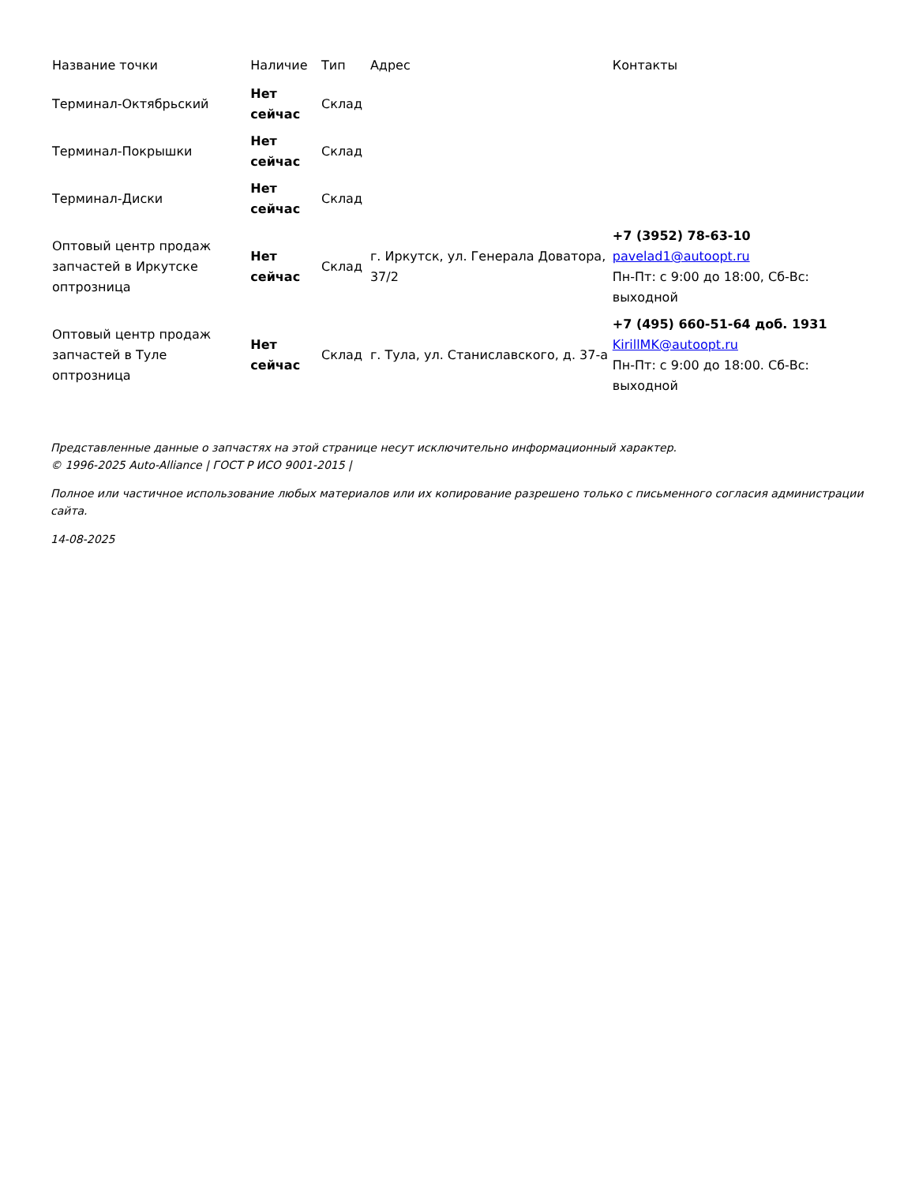| Название точки | Наличие | Тип | Адрес | Контакты |
| --- | --- | --- | --- | --- |
| Терминал-Октябрьский | Нет сейчас | Склад | | |
| Терминал-Покрышки | Нет сейчас | Склад | | |
| Терминал-Диски | Нет сейчас | Склад | | |
| Оптовый центр продаж запчастей в Иркутске оптрозница | Нет сейчас | Склад | г. Иркутск, ул. Генерала Доватора, 37/2 | +7 (3952) 78-63-10 pavelad1@autoopt.ru Пн-Пт: с 9:00 до 18:00, Сб-Вс: выходной |
| Оптовый центр продаж запчастей в Туле оптрозница | Нет сейчас | Склад | г. Тула, ул. Станиславского, д. 37-а | +7 (495) 660-51-64 доб. 1931 KirillMK@autoopt.ru Пн-Пт: с 9:00 до 18:00. Сб-Вс: выходной |
Представленные данные о запчастях на этой странице несут исключительно информационный характер.
© 1996-2025 Auto-Alliance | ГОСТ Р ИСО 9001-2015 |
Полное или частичное использование любых материалов или их копирование разрешено только с письменного согласия администрации сайта.
14-08-2025